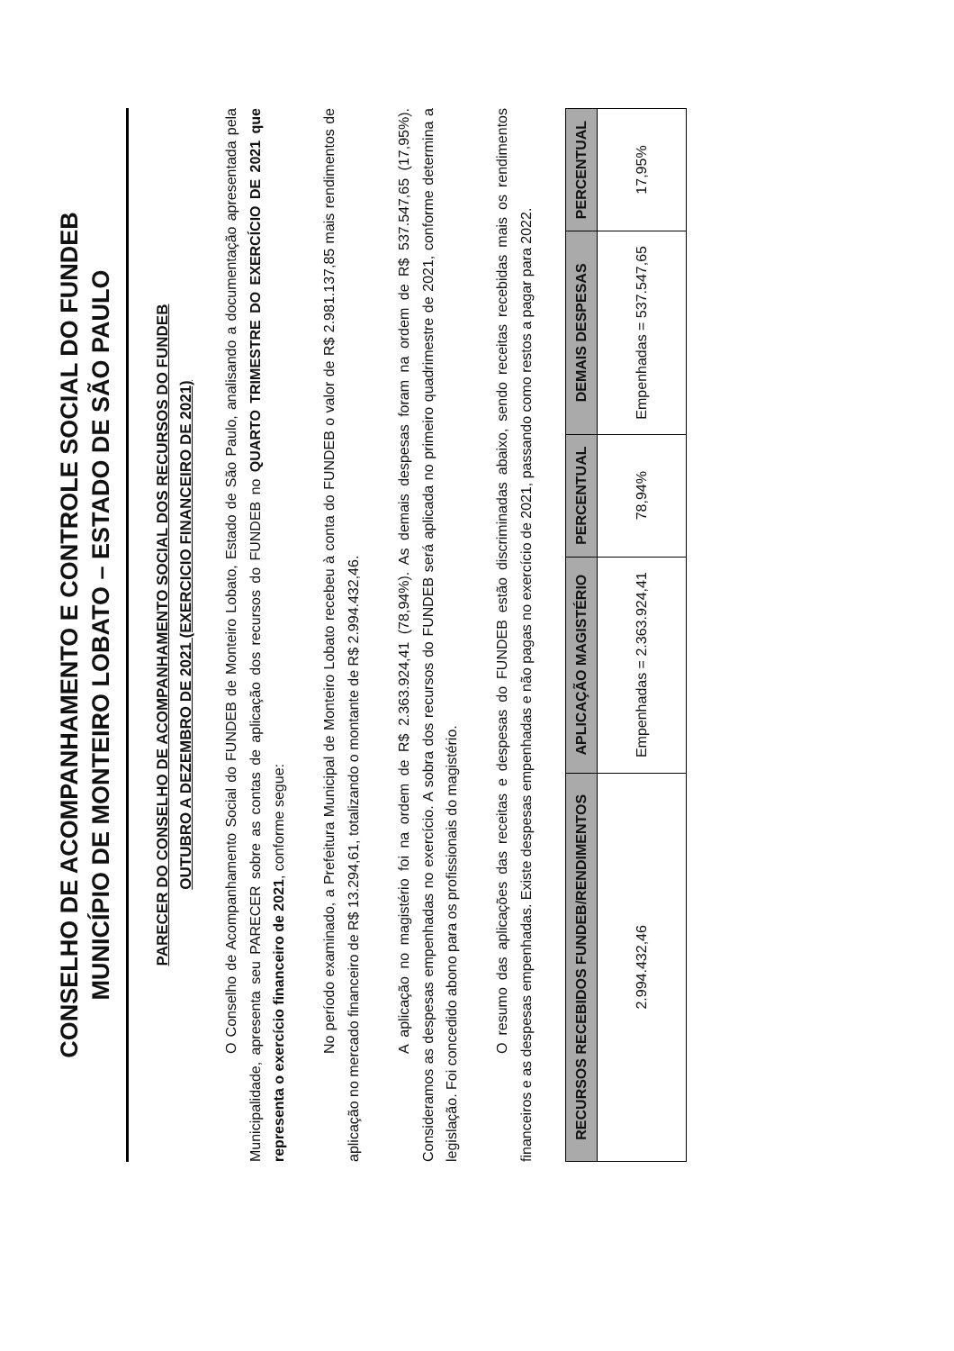CONSELHO DE ACOMPANHAMENTO E CONTROLE SOCIAL DO FUNDEB
MUNICÍPIO DE MONTEIRO LOBATO – ESTADO DE SÃO PAULO
PARECER DO CONSELHO DE ACOMPANHAMENTO SOCIAL DOS RECURSOS DO FUNDEB
OUTUBRO A DEZEMBRO DE 2021 (EXERCICIO FINANCEIRO DE 2021)
O Conselho de Acompanhamento Social do FUNDEB de Monteiro Lobato, Estado de São Paulo, analisando a documentação apresentada pela Municipalidade, apresenta seu PARECER sobre as contas de aplicação dos recursos do FUNDEB no QUARTO TRIMESTRE DO EXERCÍCIO DE 2021 que representa o exercício financeiro de 2021, conforme segue:
No período examinado, a Prefeitura Municipal de Monteiro Lobato recebeu à conta do FUNDEB o valor de R$ 2.981.137,85 mais rendimentos de aplicação no mercado financeiro de R$ 13.294,61, totalizando o montante de R$ 2.994.432,46.
A aplicação no magistério foi na ordem de R$ 2.363.924,41 (78,94%). As demais despesas foram na ordem de R$ 537.547,65 (17,95%). Consideramos as despesas empenhadas no exercício. A sobra dos recursos do FUNDEB será aplicada no primeiro quadrimestre de 2021, conforme determina a legislação. Foi concedido abono para os profissionais do magistério.
O resumo das aplicações das receitas e despesas do FUNDEB estão discriminadas abaixo, sendo receitas recebidas mais os rendimentos financeiros e as despesas empenhadas. Existe despesas empenhadas e não pagas no exercício de 2021, passando como restos a pagar para 2022.
| RECURSOS RECEBIDOS FUNDEB/RENDIMENTOS | APLICAÇÃO MAGISTÉRIO | PERCENTUAL | DEMAIS DESPESAS | PERCENTUAL |
| --- | --- | --- | --- | --- |
| 2.994.432,46 | Empenhadas = 2.363.924,41 | 78,94% | Empenhadas = 537.547,65 | 17,95% |